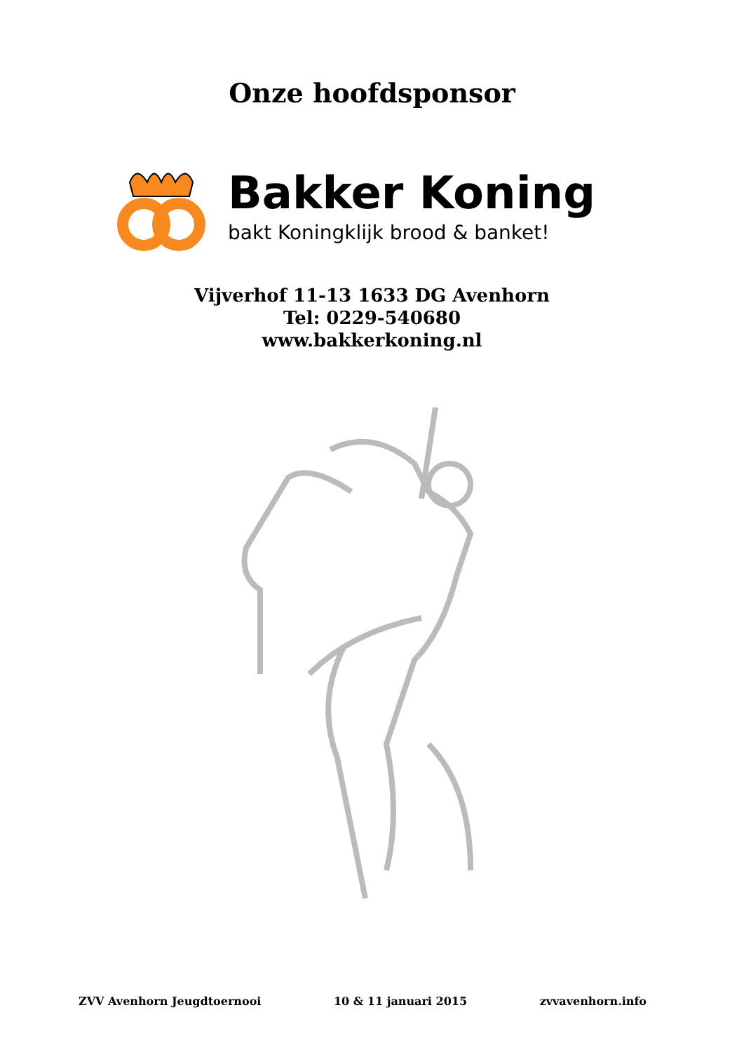Onze hoofdsponsor
Bakker Koning
bakt Koningklijk brood & banket!
Vijverhof 11-13 1633 DG Avenhorn
Tel: 0229-540680
www.bakkerkoning.nl
ZVV Avenhorn Jeugdtoernooi 10 & 11 januari 2015 zvvavenhorn.info